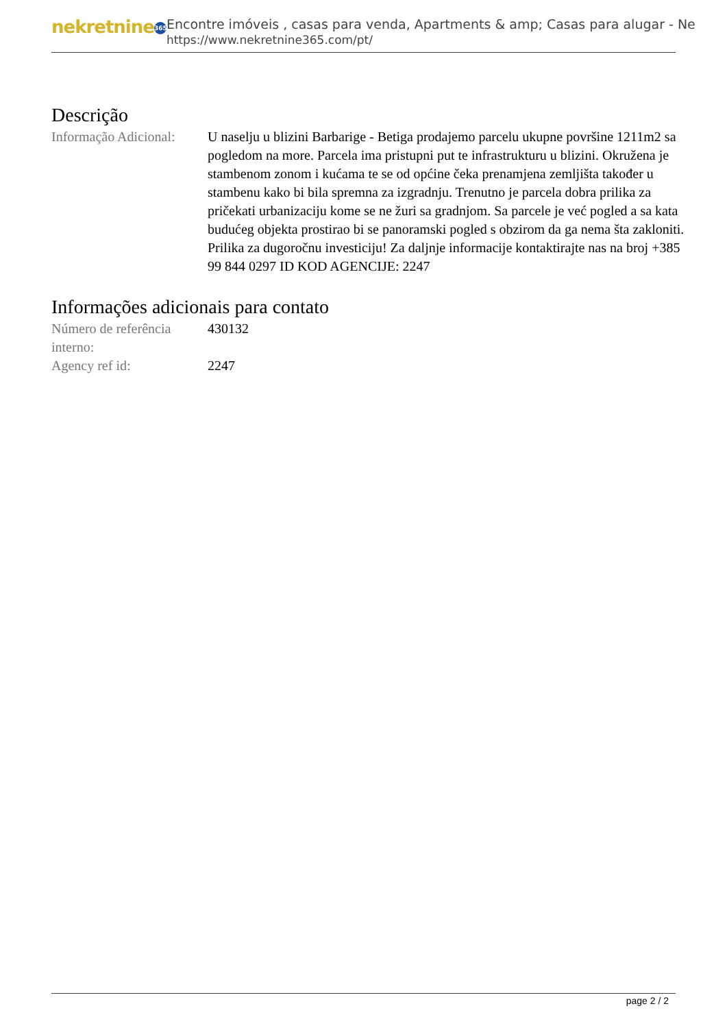nekretnine 365
Encontre imóveis , casas para venda, Apartments & amp; Casas para alugar - Ne
https://www.nekretnine365.com/pt/
Descrição
| Informação Adicional: | U naselju u blizini Barbarige - Betiga prodajemo parcelu ukupne površine 1211m2 sa pogledom na more. Parcela ima pristupni put te infrastrukturu u blizini. Okružena je stambenom zonom i kućama te se od općine čeka prenamjena zemljišta također u stambenu kako bi bila spremna za izgradnju. Trenutno je parcela dobra prilika za pričekati urbanizaciju kome se ne žuri sa gradnjom. Sa parcele je već pogled a sa kata budućeg objekta prostirao bi se panoramski pogled s obzirom da ga nema šta zakloniti. Prilika za dugoročnu investiciju! Za daljnje informacije kontaktirajte nas na broj +385 99 844 0297 ID KOD AGENCIJE: 2247 |
Informações adicionais para contato
| Número de referência interno: | 430132 |
| Agency ref id: | 2247 |
page 2 / 2